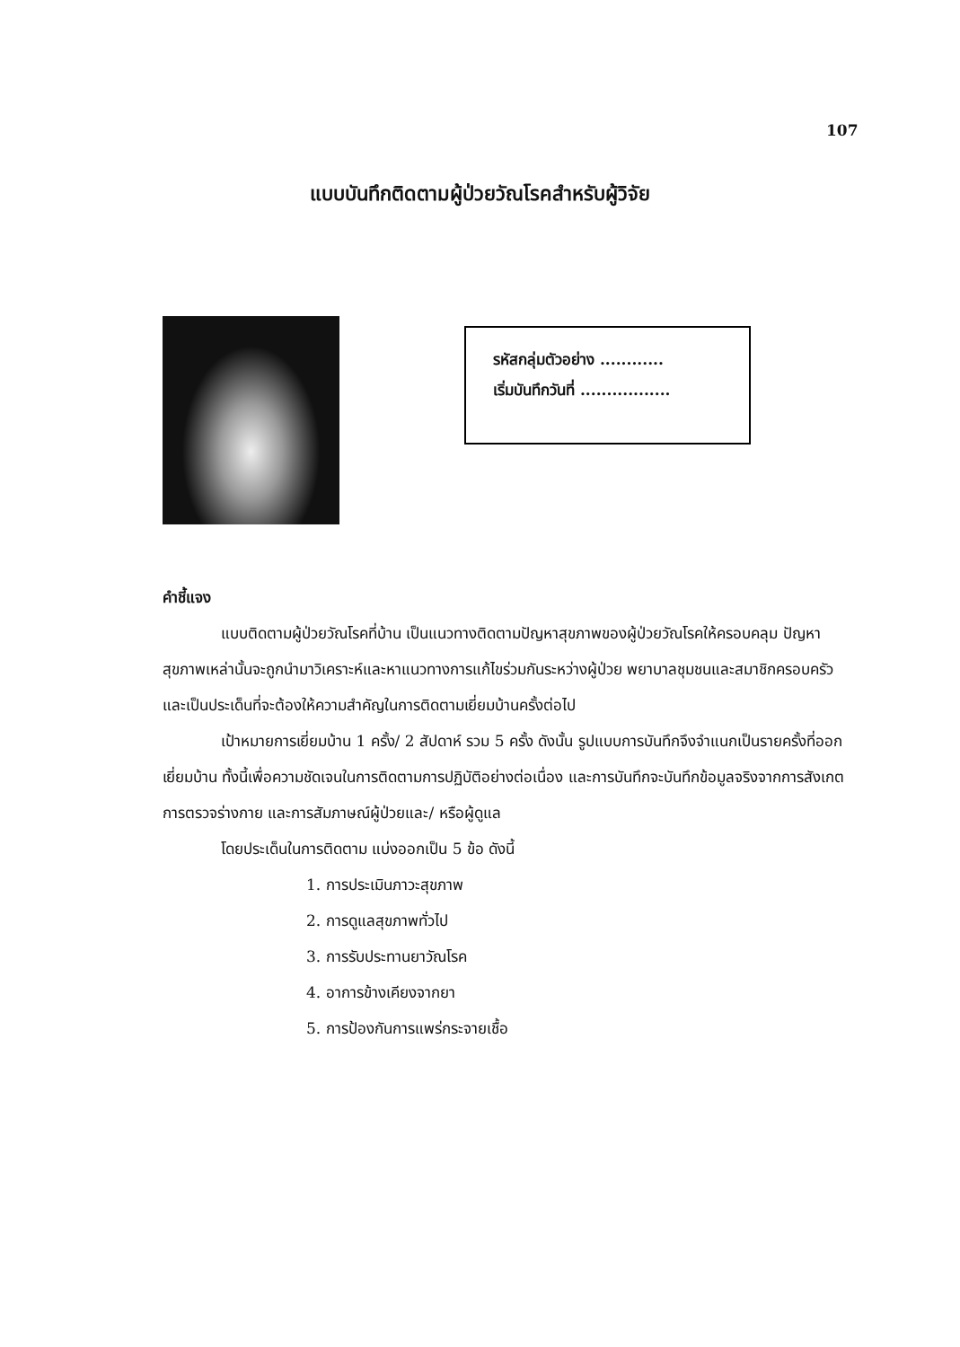107
แบบบันทึกติดตามผู้ป่วยวัณโรคสำหรับผู้วิจัย
รหัสกลุ่มตัวอย่าง ............
เริ่มบันทึกวันที่ .................
คำชี้แจง
แบบติดตามผู้ป่วยวัณโรคที่บ้าน เป็นแนวทางติดตามปัญหาสุขภาพของผู้ป่วยวัณโรคให้ครอบคลุม ปัญหาสุขภาพเหล่านั้นจะถูกนำมาวิเคราะห์และหาแนวทางการแก้ไขร่วมกันระหว่างผู้ป่วย พยาบาลชุมชนและสมาชิกครอบครัว และเป็นประเด็นที่จะต้องให้ความสำคัญในการติดตามเยี่ยมบ้านครั้งต่อไป
เป้าหมายการเยี่ยมบ้าน 1 ครั้ง/ 2 สัปดาห์ รวม 5 ครั้ง ดังนั้น รูปแบบการบันทึกจึงจำแนกเป็นรายครั้งที่ออกเยี่ยมบ้าน ทั้งนี้เพื่อความชัดเจนในการติดตามการปฏิบัติอย่างต่อเนื่อง และการบันทึกจะบันทึกข้อมูลจริงจากการสังเกต การตรวจร่างกาย และการสัมภาษณ์ผู้ป่วยและ/ หรือผู้ดูแล
โดยประเด็นในการติดตาม แบ่งออกเป็น 5 ข้อ ดังนี้
1. การประเมินภาวะสุขภาพ
2. การดูแลสุขภาพทั่วไป
3. การรับประทานยาวัณโรค
4. อาการข้างเคียงจากยา
5. การป้องกันการแพร่กระจายเชื้อ